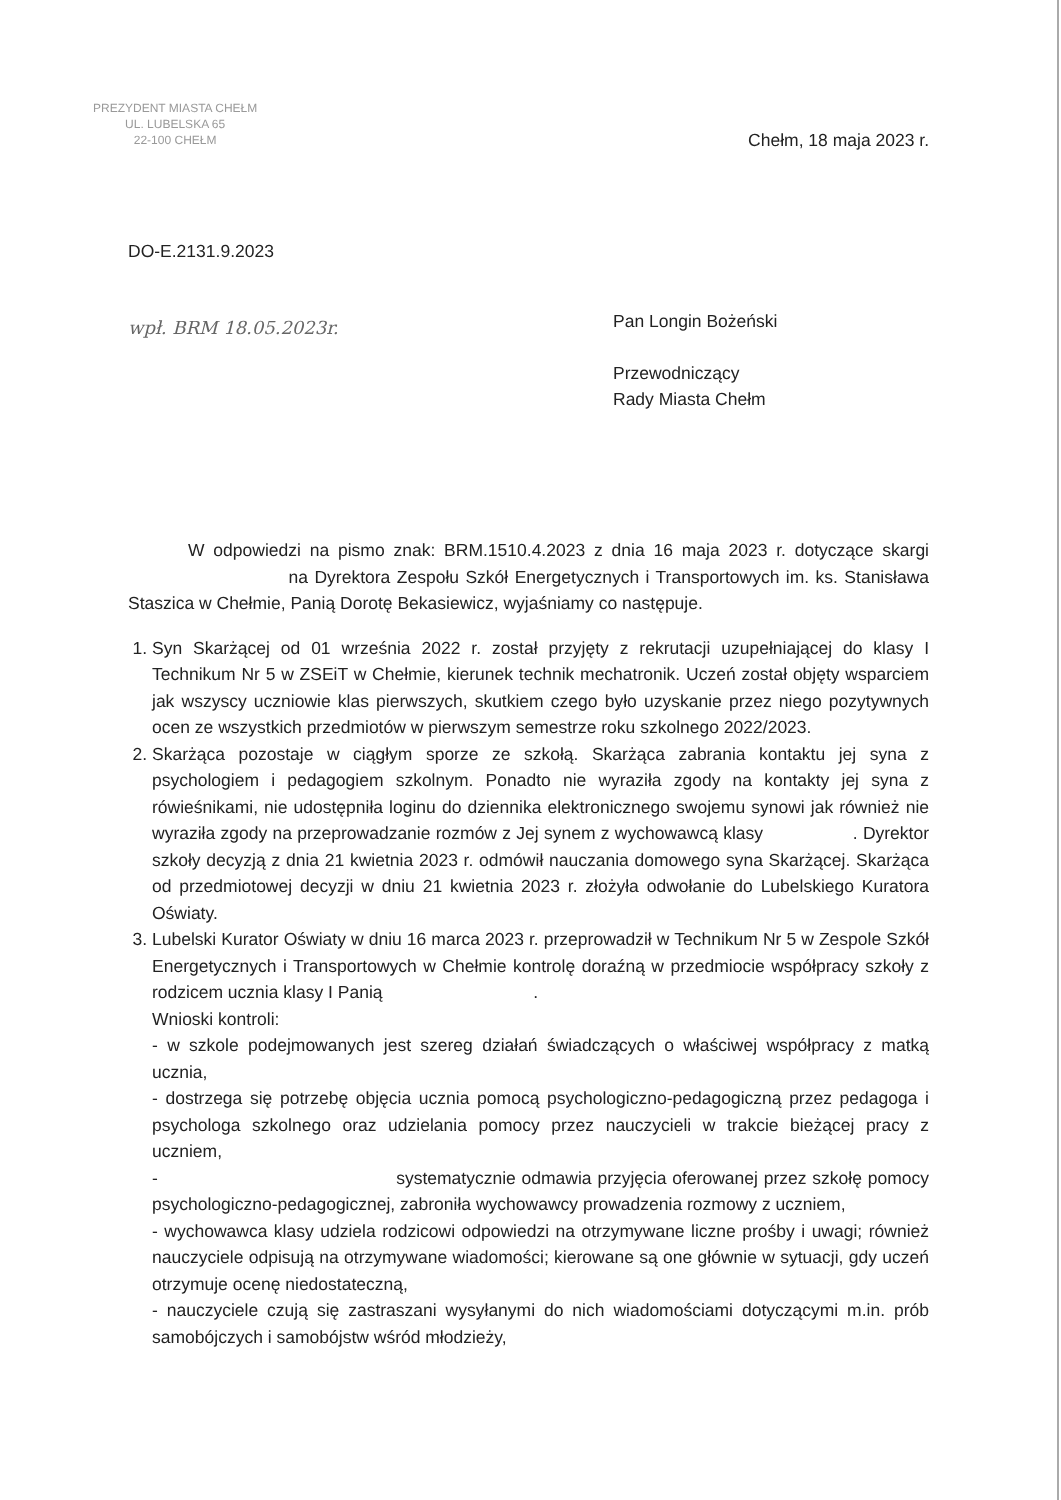PREZYDENT MIASTA CHEŁM
UL. LUBELSKA 65
22-100 CHEŁM
Chełm, 18 maja 2023 r.
DO-E.2131.9.2023
wpł. BRM 18.05.2023r.
Pan Longin Bożeński
Przewodniczący
Rady Miasta Chełm
W odpowiedzi na pismo znak: BRM.1510.4.2023 z dnia 16 maja 2023 r. dotyczące skargi na Dyrektora Zespołu Szkół Energetycznych i Transportowych im. ks. Stanisława Staszica w Chełmie, Panią Dorotę Bekasiewicz, wyjaśniamy co następuje.
1. Syn Skarżącej od 01 września 2022 r. został przyjęty z rekrutacji uzupełniającej do klasy I Technikum Nr 5 w ZSEiT w Chełmie, kierunek technik mechatronik. Uczeń został objęty wsparciem jak wszyscy uczniowie klas pierwszych, skutkiem czego było uzyskanie przez niego pozytywnych ocen ze wszystkich przedmiotów w pierwszym semestrze roku szkolnego 2022/2023.
2. Skarżąca pozostaje w ciągłym sporze ze szkołą. Skarżąca zabrania kontaktu jej syna z psychologiem i pedagogiem szkolnym. Ponadto nie wyraziła zgody na kontakty jej syna z rówieśnikami, nie udostępniła loginu do dziennika elektronicznego swojemu synowi jak również nie wyraziła zgody na przeprowadzanie rozmów z Jej synem z wychowawcą klasy . Dyrektor szkoły decyzją z dnia 21 kwietnia 2023 r. odmówił nauczania domowego syna Skarżącej. Skarżąca od przedmiotowej decyzji w dniu 21 kwietnia 2023 r. złożyła odwołanie do Lubelskiego Kuratora Oświaty.
3. Lubelski Kurator Oświaty w dniu 16 marca 2023 r. przeprowadził w Technikum Nr 5 w Zespole Szkół Energetycznych i Transportowych w Chełmie kontrolę doraźną w przedmiocie współpracy szkoły z rodzicem ucznia klasy I Panią .
Wnioski kontroli:
- w szkole podejmowanych jest szereg działań świadczących o właściwej współpracy z matką ucznia,
- dostrzega się potrzebę objęcia ucznia pomocą psychologiczno-pedagogiczną przez pedagoga i psychologa szkolnego oraz udzielania pomocy przez nauczycieli w trakcie bieżącej pracy z uczniem,
- systematycznie odmawia przyjęcia oferowanej przez szkołę pomocy psychologiczno-pedagogicznej, zabroniła wychowawcy prowadzenia rozmowy z uczniem,
- wychowawca klasy udziela rodzicowi odpowiedzi na otrzymywane liczne prośby i uwagi; również nauczyciele odpisują na otrzymywane wiadomości; kierowane są one głównie w sytuacji, gdy uczeń otrzymuje ocenę niedostateczną,
- nauczyciele czują się zastraszani wysyłanymi do nich wiadomościami dotyczącymi m.in. prób samobójczych i samobójstw wśród młodzieży,